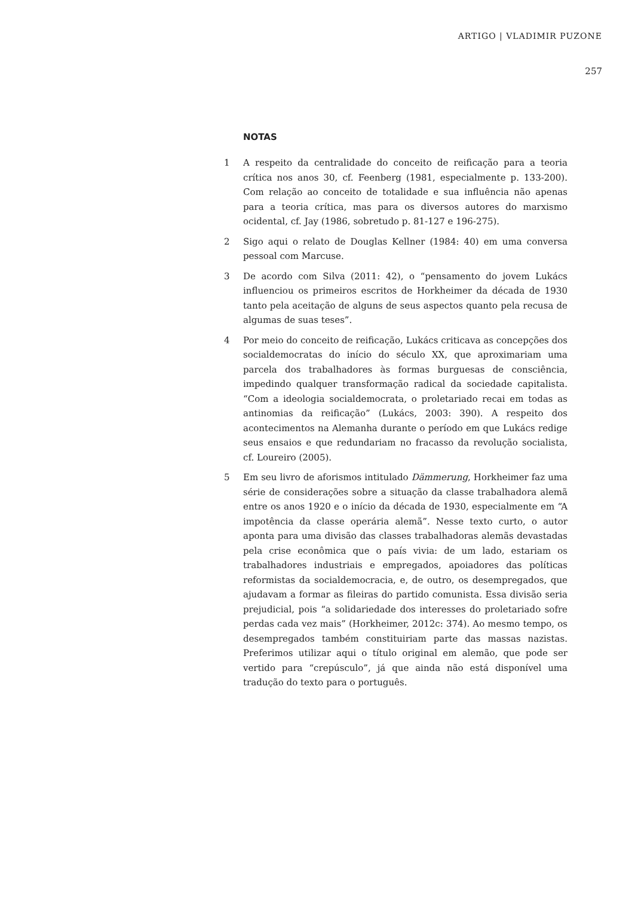ARTIGO | VLADIMIR PUZONE
257
NOTAS
1 A respeito da centralidade do conceito de reificação para a teoria crítica nos anos 30, cf. Feenberg (1981, especialmente p. 133-200). Com relação ao conceito de totalidade e sua influência não apenas para a teoria crítica, mas para os diversos autores do marxismo ocidental, cf. Jay (1986, sobretudo p. 81-127 e 196-275).
2 Sigo aqui o relato de Douglas Kellner (1984: 40) em uma conversa pessoal com Marcuse.
3 De acordo com Silva (2011: 42), o “pensamento do jovem Lukács influenciou os primeiros escritos de Horkheimer da década de 1930 tanto pela aceitação de alguns de seus aspectos quanto pela recusa de algumas de suas teses”.
4 Por meio do conceito de reificação, Lukács criticava as concepções dos socialdemocratas do início do século XX, que aproximariam uma parcela dos trabalhadores às formas burguesas de consciência, impedindo qualquer transformação radical da sociedade capitalista. “Com a ideologia socialdemocrata, o proletariado recai em todas as antinomias da reificação” (Lukács, 2003: 390). A respeito dos acontecimentos na Alemanha durante o período em que Lukács redige seus ensaios e que redundariam no fracasso da revolução socialista, cf. Loureiro (2005).
5 Em seu livro de aforismos intitulado Dämmerung, Horkheimer faz uma série de considerações sobre a situação da classe trabalhadora alemã entre os anos 1920 e o início da década de 1930, especialmente em “A impotência da classe operária alemã”. Nesse texto curto, o autor aponta para uma divisão das classes trabalhadoras alemãs devastadas pela crise econômica que o país vivia: de um lado, estariam os trabalhadores industriais e empregados, apoiadores das políticas reformistas da socialdemocracia, e, de outro, os desempregados, que ajudavam a formar as fileiras do partido comunista. Essa divisão seria prejudicial, pois “a solidariedade dos interesses do proletariado sofre perdas cada vez mais” (Horkheimer, 2012c: 374). Ao mesmo tempo, os desempregados também constituiriam parte das massas nazistas. Preferimos utilizar aqui o título original em alemão, que pode ser vertido para “crepúsculo”, já que ainda não está disponível uma tradução do texto para o português.